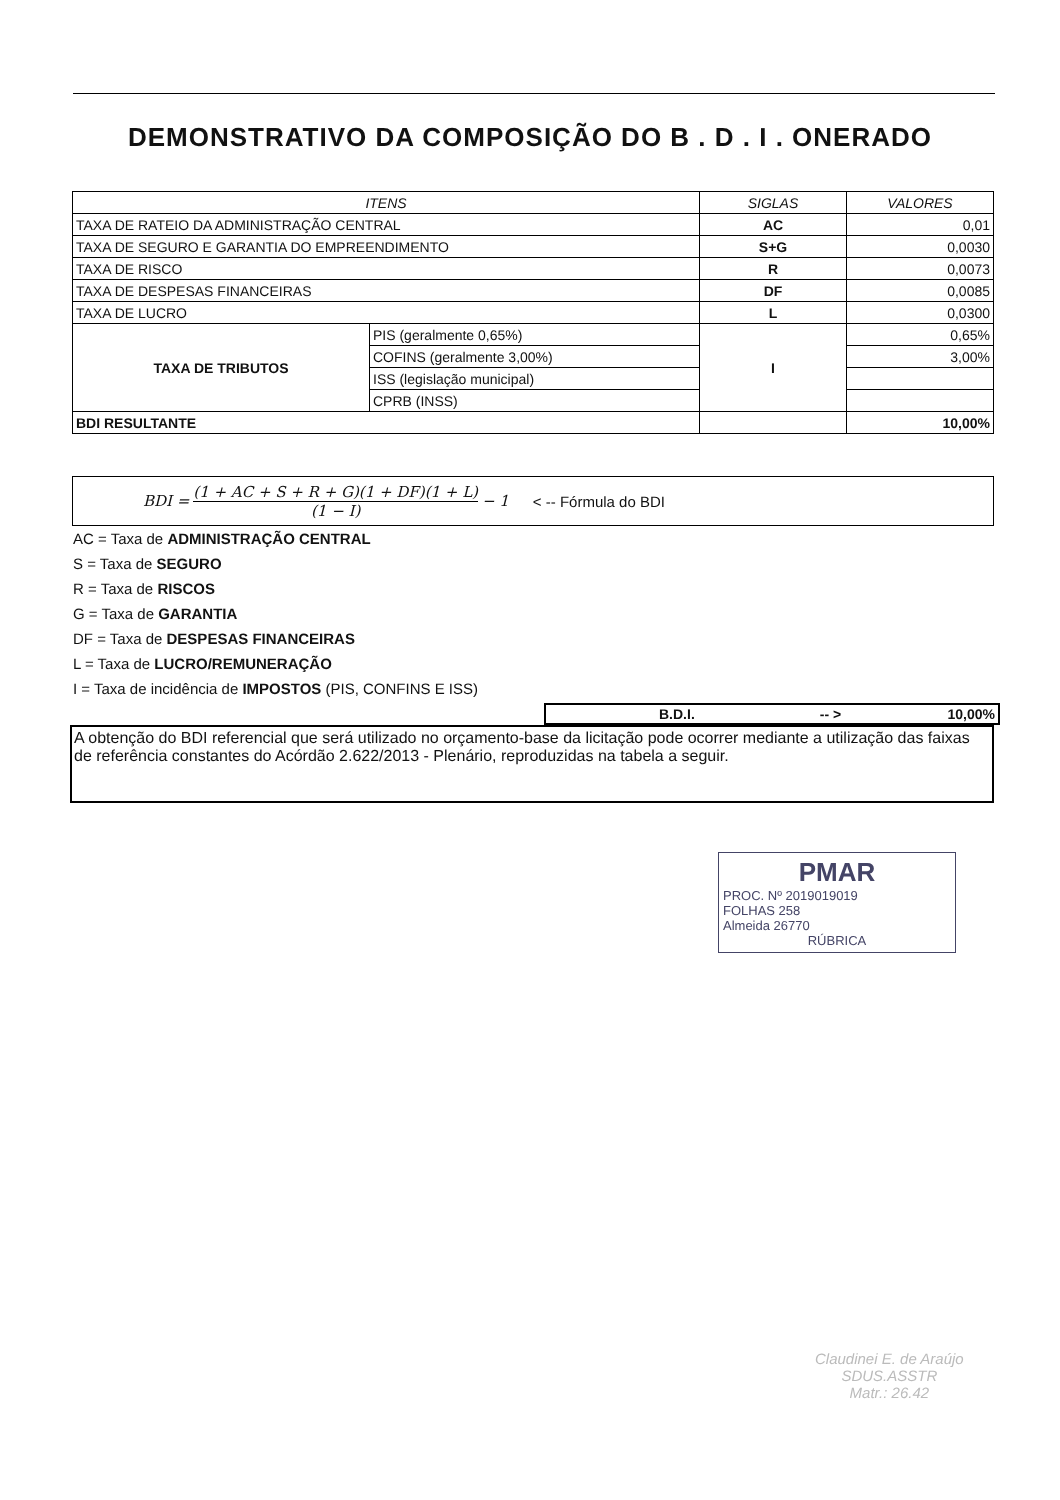DEMONSTRATIVO DA COMPOSIÇÃO DO B . D . I . ONERADO
| ITENS | | SIGLAS | VALORES |
| --- | --- | --- | --- |
| TAXA DE RATEIO DA ADMINISTRAÇÃO CENTRAL | | AC | 0,01 |
| TAXA DE SEGURO E GARANTIA DO EMPREENDIMENTO | | S+G | 0,0030 |
| TAXA DE RISCO | | R | 0,0073 |
| TAXA DE DESPESAS FINANCEIRAS | | DF | 0,0085 |
| TAXA DE LUCRO | | L | 0,0300 |
| TAXA DE TRIBUTOS | PIS (geralmente 0,65%) | I | 0,65% |
| | COFINS (geralmente 3,00%) | | 3,00% |
| | ISS (legislação municipal) | | |
| | CPRB (INSS) | | |
| BDI RESULTANTE | | | 10,00% |
BDI = (1 + AC + S + R + G)(1 + DF)(1 + L) (1 − I) − 1
< -- Fórmula do BDI
AC = Taxa de ADMINISTRAÇÃO CENTRAL
S = Taxa de SEGURO
R = Taxa de RISCOS
G = Taxa de GARANTIA
DF = Taxa de DESPESAS FINANCEIRAS
L = Taxa de LUCRO/REMUNERAÇÃO
I = Taxa de incidência de IMPOSTOS (PIS, CONFINS E ISS)
B.D.I. -- > 10,00%
A obtenção do BDI referencial que será utilizado no orçamento-base da licitação pode ocorrer mediante a utilização das faixas de referência constantes do Acórdão 2.622/2013 - Plenário, reproduzidas na tabela a seguir.
PMAR
PROC. Nº 2019019019
FOLHAS 258
Almeida 26770
RÚBRICA
Claudinei E. de Araújo
SDUS.ASSTR
Matr.: 26.42